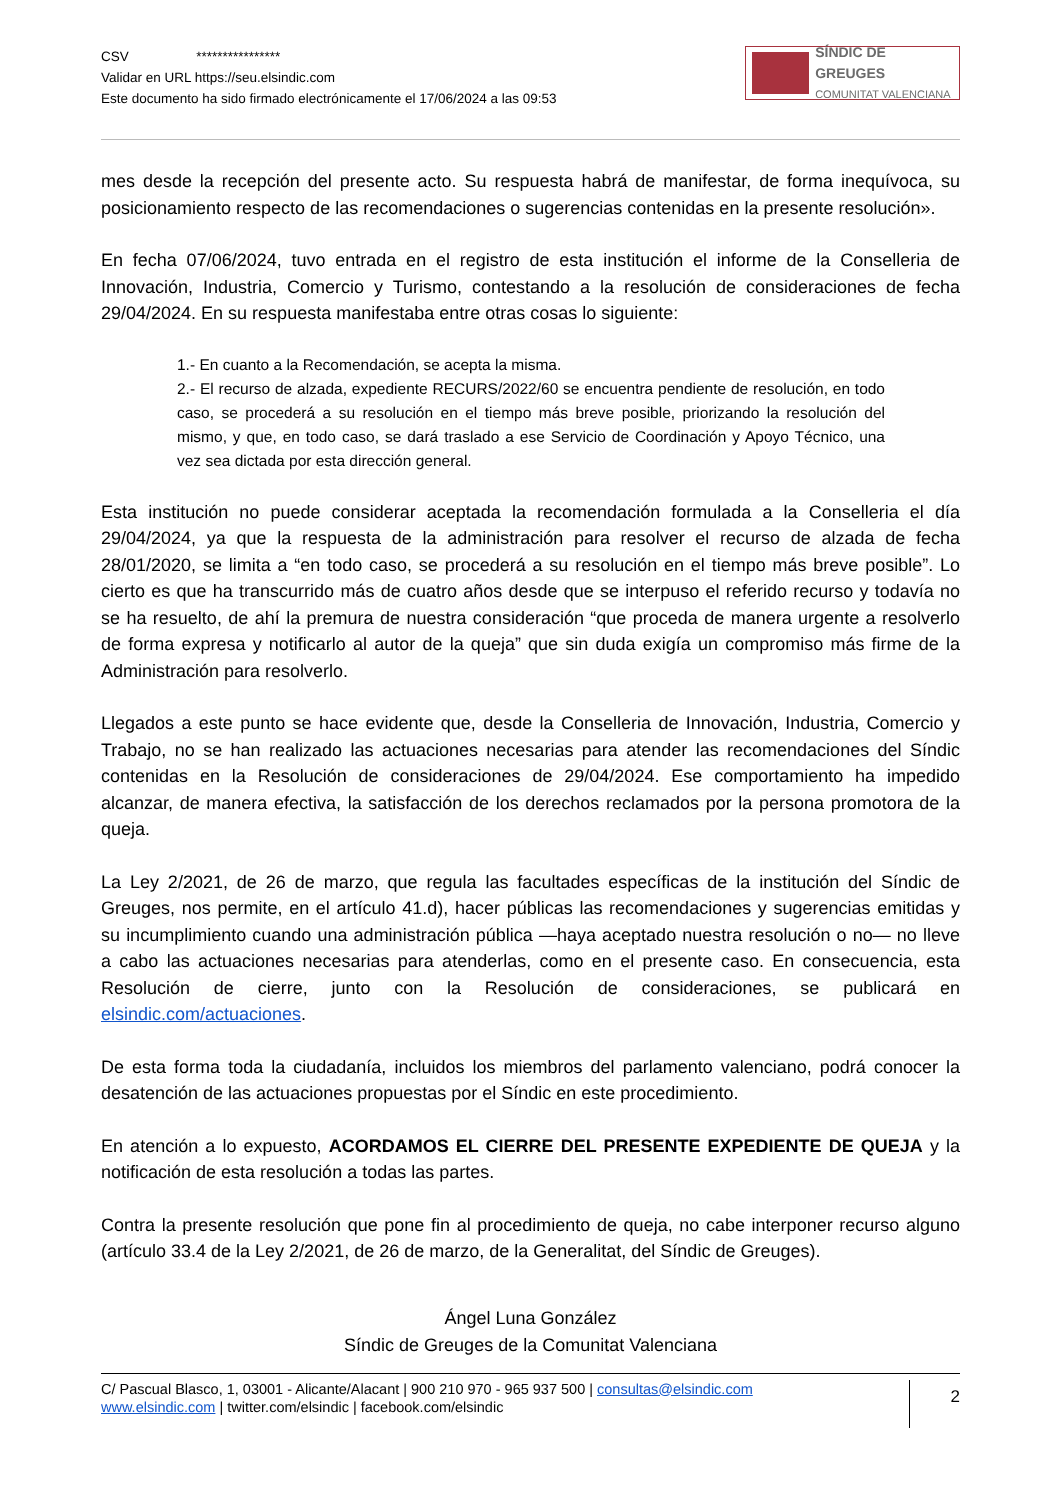CSV ****************
Validar en URL https://seu.elsindic.com
Este documento ha sido firmado electrónicamente el 17/06/2024 a las 09:53
SÍNDIC DE GREUGES
COMUNITAT VALENCIANA
mes desde la recepción del presente acto. Su respuesta habrá de manifestar, de forma inequívoca, su posicionamiento respecto de las recomendaciones o sugerencias contenidas en la presente resolución».
En fecha 07/06/2024, tuvo entrada en el registro de esta institución el informe de la Conselleria de Innovación, Industria, Comercio y Turismo, contestando a la resolución de consideraciones de fecha 29/04/2024. En su respuesta manifestaba entre otras cosas lo siguiente:
1.- En cuanto a la Recomendación, se acepta la misma.
2.- El recurso de alzada, expediente RECURS/2022/60 se encuentra pendiente de resolución, en todo caso, se procederá a su resolución en el tiempo más breve posible, priorizando la resolución del mismo, y que, en todo caso, se dará traslado a ese Servicio de Coordinación y Apoyo Técnico, una vez sea dictada por esta dirección general.
Esta institución no puede considerar aceptada la recomendación formulada a la Conselleria el día 29/04/2024, ya que la respuesta de la administración para resolver el recurso de alzada de fecha 28/01/2020, se limita a “en todo caso, se procederá a su resolución en el tiempo más breve posible”. Lo cierto es que ha transcurrido más de cuatro años desde que se interpuso el referido recurso y todavía no se ha resuelto, de ahí la premura de nuestra consideración “que proceda de manera urgente a resolverlo de forma expresa y notificarlo al autor de la queja” que sin duda exigía un compromiso más firme de la Administración para resolverlo.
Llegados a este punto se hace evidente que, desde la Conselleria de Innovación, Industria, Comercio y Trabajo, no se han realizado las actuaciones necesarias para atender las recomendaciones del Síndic contenidas en la Resolución de consideraciones de 29/04/2024. Ese comportamiento ha impedido alcanzar, de manera efectiva, la satisfacción de los derechos reclamados por la persona promotora de la queja.
La Ley 2/2021, de 26 de marzo, que regula las facultades específicas de la institución del Síndic de Greuges, nos permite, en el artículo 41.d), hacer públicas las recomendaciones y sugerencias emitidas y su incumplimiento cuando una administración pública —haya aceptado nuestra resolución o no— no lleve a cabo las actuaciones necesarias para atenderlas, como en el presente caso. En consecuencia, esta Resolución de cierre, junto con la Resolución de consideraciones, se publicará en elsindic.com/actuaciones.
De esta forma toda la ciudadanía, incluidos los miembros del parlamento valenciano, podrá conocer la desatención de las actuaciones propuestas por el Síndic en este procedimiento.
En atención a lo expuesto, ACORDAMOS EL CIERRE DEL PRESENTE EXPEDIENTE DE QUEJA y la notificación de esta resolución a todas las partes.
Contra la presente resolución que pone fin al procedimiento de queja, no cabe interponer recurso alguno (artículo 33.4 de la Ley 2/2021, de 26 de marzo, de la Generalitat, del Síndic de Greuges).
Ángel Luna González
Síndic de Greuges de la Comunitat Valenciana
C/ Pascual Blasco, 1, 03001 - Alicante/Alacant | 900 210 970 - 965 937 500 | consultas@elsindic.com
www.elsindic.com | twitter.com/elsindic | facebook.com/elsindic
2